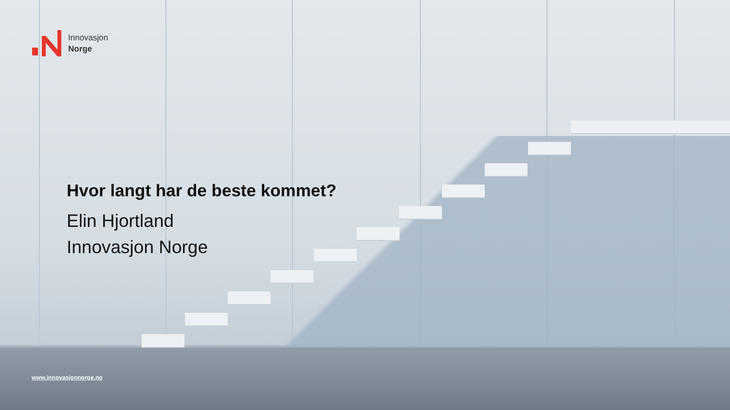Innovasjon
Norge
Hvor langt har de beste kommet?
Elin Hjortland
Innovasjon Norge
www.innovasjonnorge.no